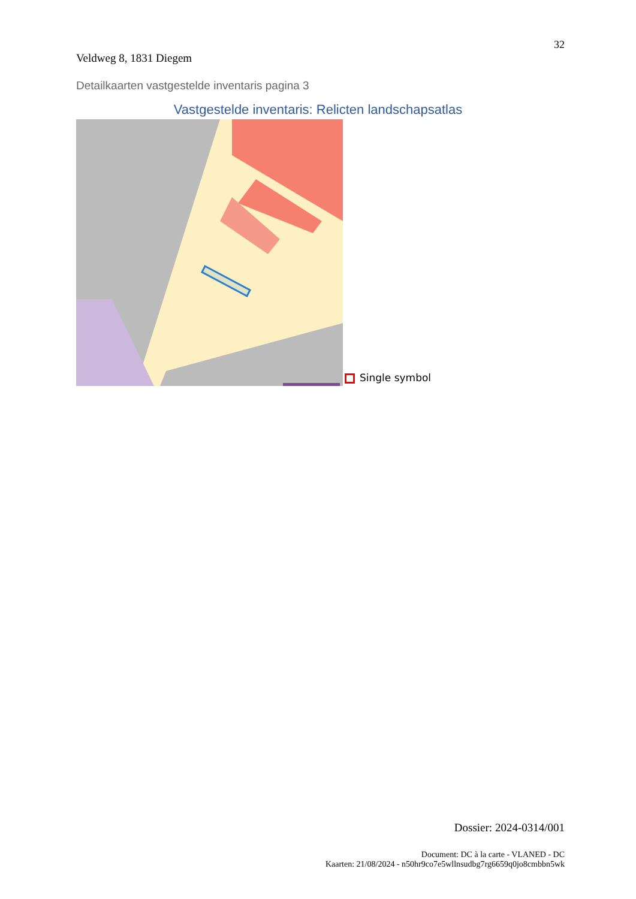32
Veldweg 8, 1831 Diegem
Detailkaarten vastgestelde inventaris pagina 3
Vastgestelde inventaris: Relicten landschapsatlas
Single symbol
Dossier: 2024-0314/001
Document: DC à la carte - VLANED - DC
Kaarten: 21/08/2024 - n50hr9co7e5wllnsudbg7rg6659q0jo8cmbbn5wk